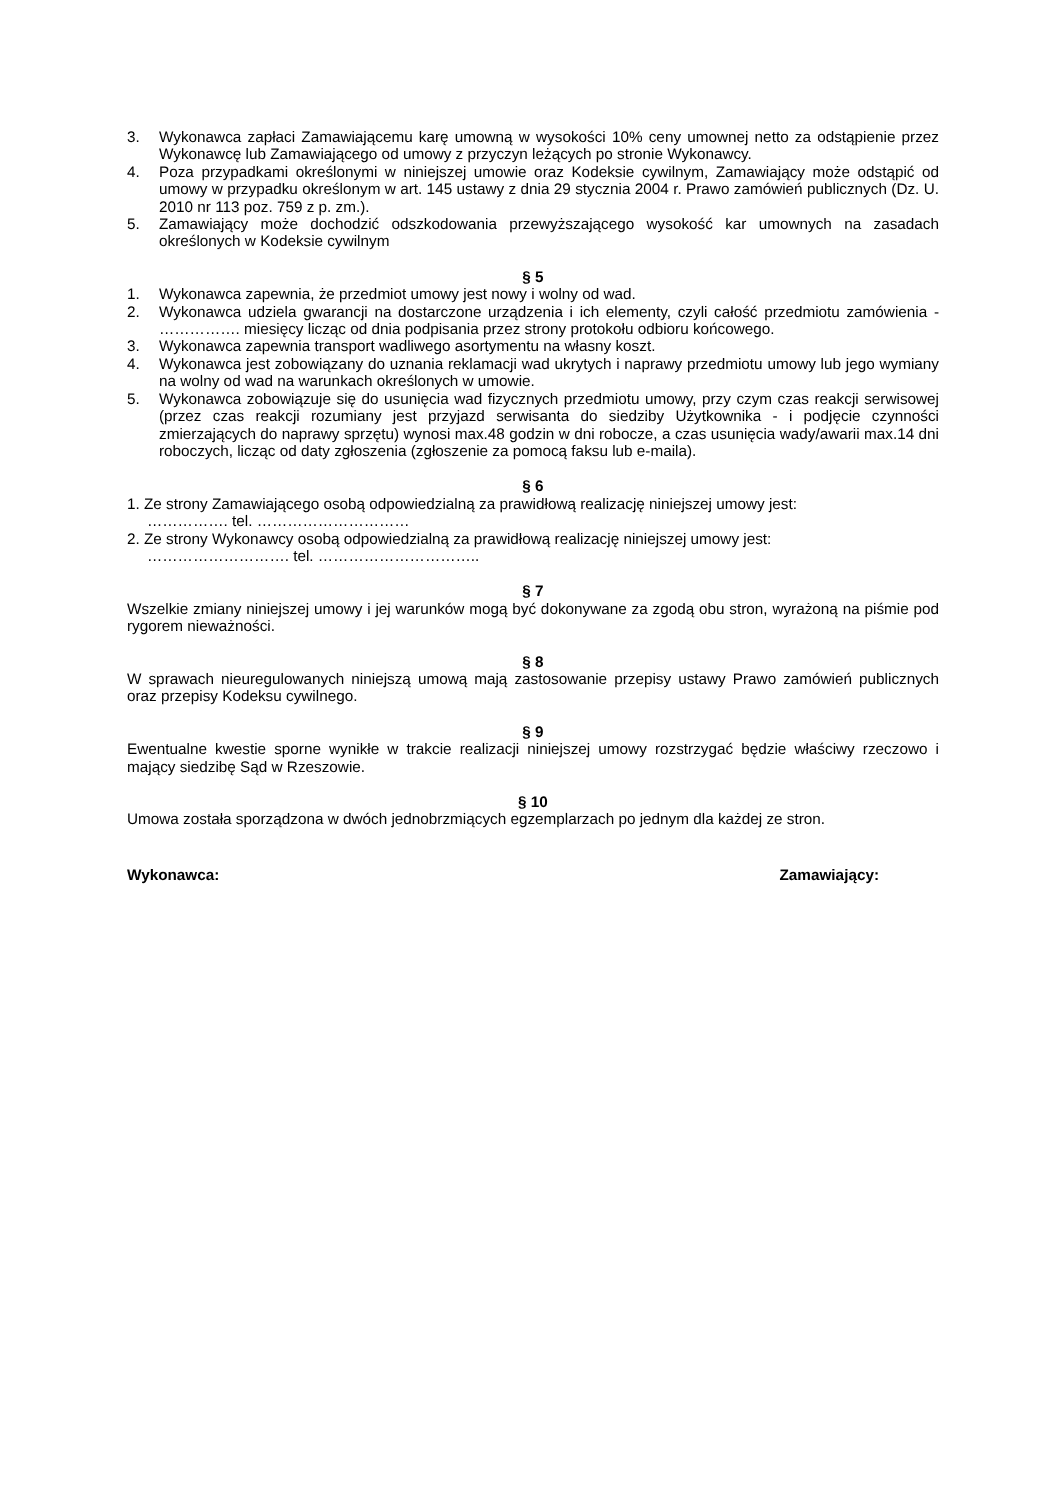3. Wykonawca zapłaci Zamawiającemu karę umowną w wysokości 10% ceny umownej netto za odstąpienie przez Wykonawcę lub Zamawiającego od umowy z przyczyn leżących po stronie Wykonawcy.
4. Poza przypadkami określonymi w niniejszej umowie oraz Kodeksie cywilnym, Zamawiający może odstąpić od umowy w przypadku określonym w art. 145 ustawy z dnia 29 stycznia 2004 r. Prawo zamówień publicznych (Dz. U. 2010 nr 113 poz. 759 z p. zm.).
5. Zamawiający może dochodzić odszkodowania przewyższającego wysokość kar umownych na zasadach określonych w Kodeksie cywilnym
§ 5
1. Wykonawca zapewnia, że przedmiot umowy jest nowy i wolny od wad.
2. Wykonawca udziela gwarancji na dostarczone urządzenia i ich elementy, czyli całość przedmiotu zamówienia - ……………. miesięcy licząc od dnia podpisania przez strony protokołu odbioru końcowego.
3. Wykonawca zapewnia transport wadliwego asortymentu na własny koszt.
4. Wykonawca jest zobowiązany do uznania reklamacji wad ukrytych i naprawy przedmiotu umowy lub jego wymiany na wolny od wad na warunkach określonych w umowie.
5. Wykonawca zobowiązuje się do usunięcia wad fizycznych przedmiotu umowy, przy czym czas reakcji serwisowej (przez czas reakcji rozumiany jest przyjazd serwisanta do siedziby Użytkownika - i podjęcie czynności zmierzających do naprawy sprzętu) wynosi max.48 godzin w dni robocze, a czas usunięcia wady/awarii max.14 dni roboczych, licząc od daty zgłoszenia (zgłoszenie za pomocą faksu lub e-maila).
§ 6
1. Ze strony Zamawiającego osobą odpowiedzialną za prawidłową realizację niniejszej umowy jest:
……………. tel. …………………………
2. Ze strony Wykonawcy osobą odpowiedzialną za prawidłową realizację niniejszej umowy jest:
………………………. tel. …………………………..
§ 7
Wszelkie zmiany niniejszej umowy i jej warunków mogą być dokonywane za zgodą obu stron, wyrażoną na piśmie pod rygorem nieważności.
§ 8
W sprawach nieuregulowanych niniejszą umową mają zastosowanie przepisy ustawy Prawo zamówień publicznych oraz przepisy Kodeksu cywilnego.
§ 9
Ewentualne kwestie sporne wynikłe w trakcie realizacji niniejszej umowy rozstrzygać będzie właściwy rzeczowo i mający siedzibę Sąd w Rzeszowie.
§ 10
Umowa została sporządzona w dwóch jednobrzmiących egzemplarzach po jednym dla każdej ze stron.
Wykonawca: Zamawiający: